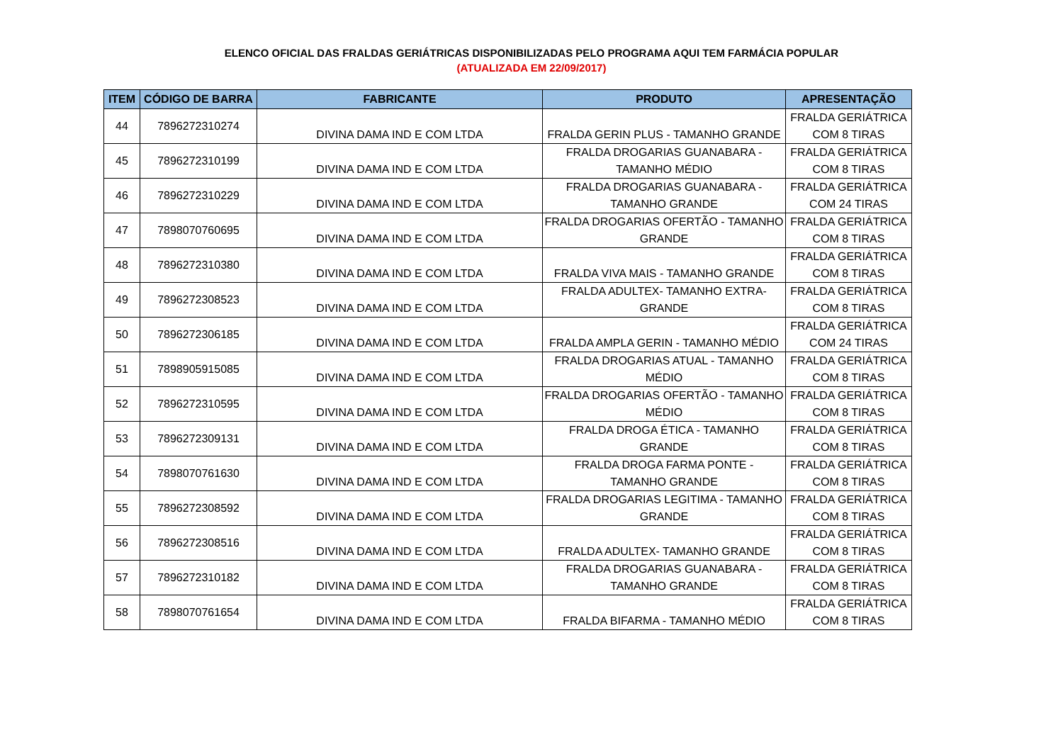ELENCO OFICIAL DAS FRALDAS GERIÁTRICAS DISPONIBILIZADAS PELO PROGRAMA AQUI TEM FARMÁCIA POPULAR
(ATUALIZADA EM 22/09/2017)
| ITEM | CÓDIGO DE BARRA | FABRICANTE | PRODUTO | APRESENTAÇÃO |
| --- | --- | --- | --- | --- |
| 44 | 7896272310274 | DIVINA DAMA IND E COM LTDA | FRALDA GERIN PLUS - TAMANHO GRANDE | FRALDA GERIÁTRICA COM 8 TIRAS |
| 45 | 7896272310199 | DIVINA DAMA IND E COM LTDA | FRALDA DROGARIAS GUANABARA - TAMANHO MÉDIO | FRALDA GERIÁTRICA COM 8 TIRAS |
| 46 | 7896272310229 | DIVINA DAMA IND E COM LTDA | FRALDA DROGARIAS GUANABARA - TAMANHO GRANDE | FRALDA GERIÁTRICA COM 24 TIRAS |
| 47 | 7898070760695 | DIVINA DAMA IND E COM LTDA | FRALDA DROGARIAS OFERTÃO - TAMANHO GRANDE | FRALDA GERIÁTRICA COM 8 TIRAS |
| 48 | 7896272310380 | DIVINA DAMA IND E COM LTDA | FRALDA VIVA MAIS - TAMANHO GRANDE | FRALDA GERIÁTRICA COM 8 TIRAS |
| 49 | 7896272308523 | DIVINA DAMA IND E COM LTDA | FRALDA ADULTEX- TAMANHO EXTRA- GRANDE | FRALDA GERIÁTRICA COM 8 TIRAS |
| 50 | 7896272306185 | DIVINA DAMA IND E COM LTDA | FRALDA AMPLA GERIN - TAMANHO MÉDIO | FRALDA GERIÁTRICA COM 24 TIRAS |
| 51 | 7898905915085 | DIVINA DAMA IND E COM LTDA | FRALDA DROGARIAS ATUAL - TAMANHO MÉDIO | FRALDA GERIÁTRICA COM 8 TIRAS |
| 52 | 7896272310595 | DIVINA DAMA IND E COM LTDA | FRALDA DROGARIAS OFERTÃO - TAMANHO MÉDIO | FRALDA GERIÁTRICA COM 8 TIRAS |
| 53 | 7896272309131 | DIVINA DAMA IND E COM LTDA | FRALDA DROGA ÉTICA - TAMANHO GRANDE | FRALDA GERIÁTRICA COM 8 TIRAS |
| 54 | 7898070761630 | DIVINA DAMA IND E COM LTDA | FRALDA DROGA FARMA PONTE - TAMANHO GRANDE | FRALDA GERIÁTRICA COM 8 TIRAS |
| 55 | 7896272308592 | DIVINA DAMA IND E COM LTDA | FRALDA DROGARIAS LEGITIMA - TAMANHO GRANDE | FRALDA GERIÁTRICA COM 8 TIRAS |
| 56 | 7896272308516 | DIVINA DAMA IND E COM LTDA | FRALDA ADULTEX- TAMANHO GRANDE | FRALDA GERIÁTRICA COM 8 TIRAS |
| 57 | 7896272310182 | DIVINA DAMA IND E COM LTDA | FRALDA DROGARIAS GUANABARA - TAMANHO GRANDE | FRALDA GERIÁTRICA COM 8 TIRAS |
| 58 | 7898070761654 | DIVINA DAMA IND E COM LTDA | FRALDA BIFARMA - TAMANHO MÉDIO | FRALDA GERIÁTRICA COM 8 TIRAS |